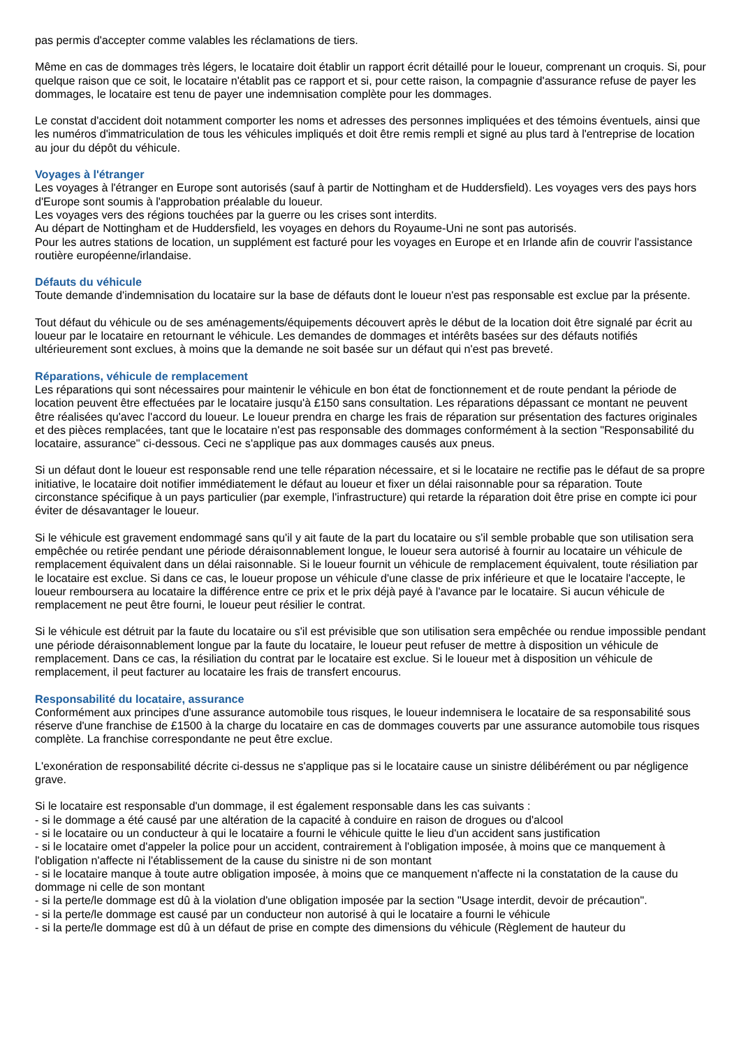pas permis d'accepter comme valables les réclamations de tiers.
Même en cas de dommages très légers, le locataire doit établir un rapport écrit détaillé pour le loueur, comprenant un croquis. Si, pour quelque raison que ce soit, le locataire n'établit pas ce rapport et si, pour cette raison, la compagnie d'assurance refuse de payer les dommages, le locataire est tenu de payer une indemnisation complète pour les dommages.
Le constat d'accident doit notamment comporter les noms et adresses des personnes impliquées et des témoins éventuels, ainsi que les numéros d'immatriculation de tous les véhicules impliqués et doit être remis rempli et signé au plus tard à l'entreprise de location au jour du dépôt du véhicule.
Voyages à l'étranger
Les voyages à l'étranger en Europe sont autorisés (sauf à partir de Nottingham et de Huddersfield). Les voyages vers des pays hors d'Europe sont soumis à l'approbation préalable du loueur.
Les voyages vers des régions touchées par la guerre ou les crises sont interdits.
Au départ de Nottingham et de Huddersfield, les voyages en dehors du Royaume-Uni ne sont pas autorisés.
Pour les autres stations de location, un supplément est facturé pour les voyages en Europe et en Irlande afin de couvrir l'assistance routière européenne/irlandaise.
Défauts du véhicule
Toute demande d'indemnisation du locataire sur la base de défauts dont le loueur n'est pas responsable est exclue par la présente.
Tout défaut du véhicule ou de ses aménagements/équipements découvert après le début de la location doit être signalé par écrit au loueur par le locataire en retournant le véhicule. Les demandes de dommages et intérêts basées sur des défauts notifiés ultérieurement sont exclues, à moins que la demande ne soit basée sur un défaut qui n'est pas breveté.
Réparations, véhicule de remplacement
Les réparations qui sont nécessaires pour maintenir le véhicule en bon état de fonctionnement et de route pendant la période de location peuvent être effectuées par le locataire jusqu'à £150 sans consultation. Les réparations dépassant ce montant ne peuvent être réalisées qu'avec l'accord du loueur. Le loueur prendra en charge les frais de réparation sur présentation des factures originales et des pièces remplacées, tant que le locataire n'est pas responsable des dommages conformément à la section "Responsabilité du locataire, assurance" ci-dessous. Ceci ne s'applique pas aux dommages causés aux pneus.
Si un défaut dont le loueur est responsable rend une telle réparation nécessaire, et si le locataire ne rectifie pas le défaut de sa propre initiative, le locataire doit notifier immédiatement le défaut au loueur et fixer un délai raisonnable pour sa réparation. Toute circonstance spécifique à un pays particulier (par exemple, l'infrastructure) qui retarde la réparation doit être prise en compte ici pour éviter de désavantager le loueur.
Si le véhicule est gravement endommagé sans qu'il y ait faute de la part du locataire ou s'il semble probable que son utilisation sera empêchée ou retirée pendant une période déraisonnablement longue, le loueur sera autorisé à fournir au locataire un véhicule de remplacement équivalent dans un délai raisonnable. Si le loueur fournit un véhicule de remplacement équivalent, toute résiliation par le locataire est exclue. Si dans ce cas, le loueur propose un véhicule d'une classe de prix inférieure et que le locataire l'accepte, le loueur remboursera au locataire la différence entre ce prix et le prix déjà payé à l'avance par le locataire. Si aucun véhicule de remplacement ne peut être fourni, le loueur peut résilier le contrat.
Si le véhicule est détruit par la faute du locataire ou s'il est prévisible que son utilisation sera empêchée ou rendue impossible pendant une période déraisonnablement longue par la faute du locataire, le loueur peut refuser de mettre à disposition un véhicule de remplacement. Dans ce cas, la résiliation du contrat par le locataire est exclue. Si le loueur met à disposition un véhicule de remplacement, il peut facturer au locataire les frais de transfert encourus.
Responsabilité du locataire, assurance
Conformément aux principes d'une assurance automobile tous risques, le loueur indemnisera le locataire de sa responsabilité sous réserve d'une franchise de £1500 à la charge du locataire en cas de dommages couverts par une assurance automobile tous risques complète. La franchise correspondante ne peut être exclue.
L'exonération de responsabilité décrite ci-dessus ne s'applique pas si le locataire cause un sinistre délibérément ou par négligence grave.
Si le locataire est responsable d'un dommage, il est également responsable dans les cas suivants :
- si le dommage a été causé par une altération de la capacité à conduire en raison de drogues ou d'alcool
- si le locataire ou un conducteur à qui le locataire a fourni le véhicule quitte le lieu d'un accident sans justification
- si le locataire omet d'appeler la police pour un accident, contrairement à l'obligation imposée, à moins que ce manquement à l'obligation n'affecte ni l'établissement de la cause du sinistre ni de son montant
- si le locataire manque à toute autre obligation imposée, à moins que ce manquement n'affecte ni la constatation de la cause du dommage ni celle de son montant
- si la perte/le dommage est dû à la violation d'une obligation imposée par la section "Usage interdit, devoir de précaution".
- si la perte/le dommage est causé par un conducteur non autorisé à qui le locataire a fourni le véhicule
- si la perte/le dommage est dû à un défaut de prise en compte des dimensions du véhicule (Règlement de hauteur du